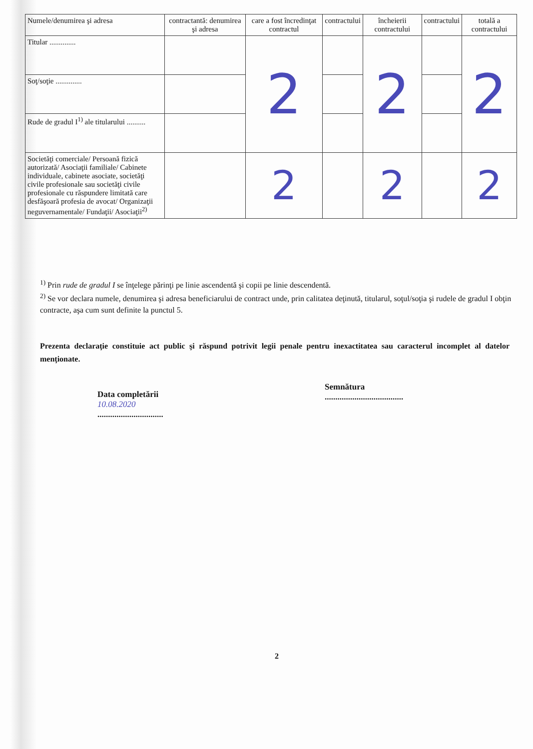| Numele/denumirea şi adresa | contractantă: denumirea şi adresa | care a fost încredinţat contractul | contractului | încheierii contractului | contractului | totală a contractului |
| --- | --- | --- | --- | --- | --- | --- |
| Titular .............. | | 2 | | 2 | | 2 |
| Soţ/soţie .............. | | | | | | |
| Rude de gradul I<sup>1)</sup> ale titularului .......... | | | | | | |
| Societăţi comerciale/ Persoană fizică autorizată/ Asociaţii familiale/ Cabinete individuale, cabinete asociate, societăţi civile profesionale sau societăţi civile profesionale cu răspundere limitată care desfăşoară profesia de avocat/ Organizaţii neguvernamentale/ Fundaţii/ Asociaţii<sup>2)</sup> | | 2 | | 2 | | 2 |
<sup>1)</sup> Prin rude de gradul I se înţelege părinţi pe linie ascendentă şi copii pe linie descendentă.
<sup>2)</sup> Se vor declara numele, denumirea şi adresa beneficiarului de contract unde, prin calitatea deţinută, titularul, soţul/soţia şi rudele de gradul I obţin contracte, aşa cum sunt definite la punctul 5.
Prezenta declaraţie constituie act public şi răspund potrivit legii penale pentru inexactitatea sau caracterul incomplet al datelor menţionate.
Data completării
10.08.2020
...............................
Semnătura
.....................................
2